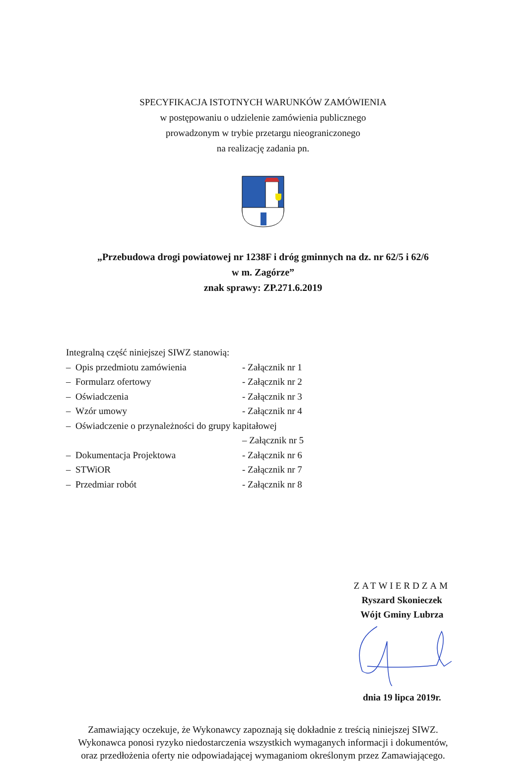SPECYFIKACJA ISTOTNYCH WARUNKÓW ZAMÓWIENIA
w postępowaniu o udzielenie zamówienia publicznego
prowadzonym w trybie przetargu nieograniczonego
na realizację zadania pn.
„Przebudowa drogi powiatowej nr 1238F i dróg gminnych na dz. nr 62/5 i 62/6
w m. Zagórze”
znak sprawy: ZP.271.6.2019
Integralną część niniejszej SIWZ stanowią:
– Opis przedmiotu zamówienia - Załącznik nr 1
– Formularz ofertowy - Załącznik nr 2
– Oświadczenia - Załącznik nr 3
– Wzór umowy - Załącznik nr 4
– Oświadczenie o przynależności do grupy kapitałowej
– Załącznik nr 5
– Dokumentacja Projektowa - Załącznik nr 6
– STWiOR - Załącznik nr 7
– Przedmiar robót - Załącznik nr 8
ZATWIERDZAM
Ryszard Skonieczek
Wójt Gminy Lubrza
dnia 19 lipca 2019r.
Zamawiający oczekuje, że Wykonawcy zapoznają się dokładnie z treścią niniejszej SIWZ.
Wykonawca ponosi ryzyko niedostarczenia wszystkich wymaganych informacji i dokumentów,
oraz przedłożenia oferty nie odpowiadającej wymaganiom określonym przez Zamawiającego.